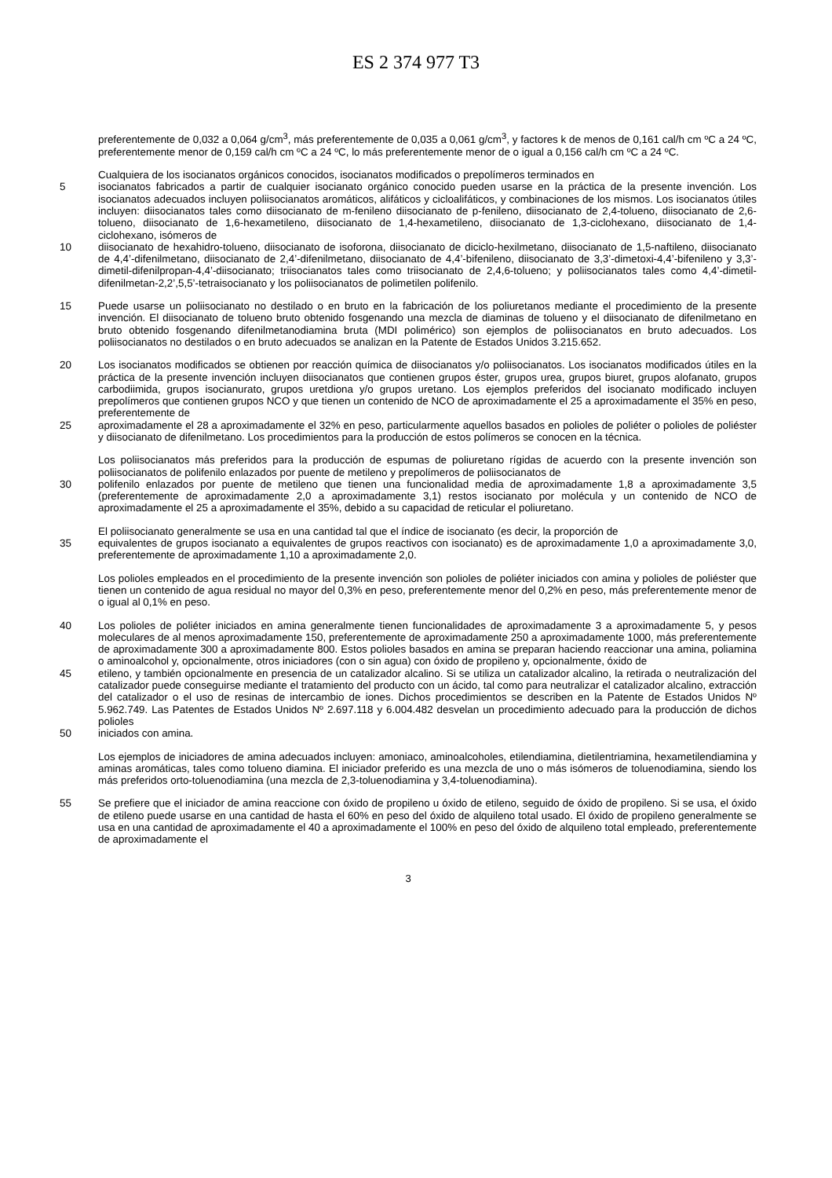ES 2 374 977 T3
preferentemente de 0,032 a 0,064 g/cm<sup>3</sup>, más preferentemente de 0,035 a 0,061 g/cm<sup>3</sup>, y factores k de menos de 0,161 cal/h cm ºC a 24 ºC, preferentemente menor de 0,159 cal/h cm ºC a 24 ºC, lo más preferentemente menor de o igual a 0,156 cal/h cm ºC a 24 ºC.
Cualquiera de los isocianatos orgánicos conocidos, isocianatos modificados o prepolímeros terminados en
5 isocianatos fabricados a partir de cualquier isocianato orgánico conocido pueden usarse en la práctica de la presente invención. Los isocianatos adecuados incluyen poliisocianatos aromáticos, alifáticos y cicloalifáticos, y combinaciones de los mismos. Los isocianatos útiles incluyen: diisocianatos tales como diisocianato de m-fenileno diisocianato de p-fenileno, diisocianato de 2,4-tolueno, diisocianato de 2,6-tolueno, diisocianato de 1,6-hexametileno, diisocianato de 1,4-hexametileno, diisocianato de 1,3-ciclohexano, diisocianato de 1,4-ciclohexano, isómeros de
10 diisocianato de hexahidro-tolueno, diisocianato de isoforona, diisocianato de diciclo-hexilmetano, diisocianato de 1,5-naftileno, diisocianato de 4,4’-difenilmetano, diisocianato de 2,4’-difenilmetano, diisocianato de 4,4’-bifenileno, diisocianato de 3,3’-dimetoxi-4,4’-bifenileno y 3,3’-dimetil-difenilpropan-4,4’-diisocianato; triisocianatos tales como triisocianato de 2,4,6-tolueno; y poliisocianatos tales como 4,4’-dimetil-difenilmetan-2,2’,5,5’-tetraisocianato y los poliisocianatos de polimetilen polifenilo.
15 Puede usarse un poliisocianato no destilado o en bruto en la fabricación de los poliuretanos mediante el procedimiento de la presente invención. El diisocianato de tolueno bruto obtenido fosgenando una mezcla de diaminas de tolueno y el diisocianato de difenilmetano en bruto obtenido fosgenando difenilmetanodiamina bruta (MDI polimérico) son ejemplos de poliisocianatos en bruto adecuados. Los poliisocianatos no destilados o en bruto adecuados se analizan en la Patente de Estados Unidos 3.215.652.
20 Los isocianatos modificados se obtienen por reacción química de diisocianatos y/o poliisocianatos. Los isocianatos modificados útiles en la práctica de la presente invención incluyen diisocianatos que contienen grupos éster, grupos urea, grupos biuret, grupos alofanato, grupos carbodiimida, grupos isocianurato, grupos uretdiona y/o grupos uretano. Los ejemplos preferidos del isocianato modificado incluyen prepolímeros que contienen grupos NCO y que tienen un contenido de NCO de aproximadamente el 25 a aproximadamente el 35% en peso, preferentemente de
25 aproximadamente el 28 a aproximadamente el 32% en peso, particularmente aquellos basados en polioles de poliéter o polioles de poliéster y diisocianato de difenilmetano. Los procedimientos para la producción de estos polímeros se conocen en la técnica.
Los poliisocianatos más preferidos para la producción de espumas de poliuretano rígidas de acuerdo con la presente invención son poliisocianatos de polifenilo enlazados por puente de metileno y prepolímeros de poliisocianatos de
30 polifenilo enlazados por puente de metileno que tienen una funcionalidad media de aproximadamente 1,8 a aproximadamente 3,5 (preferentemente de aproximadamente 2,0 a aproximadamente 3,1) restos isocianato por molécula y un contenido de NCO de aproximadamente el 25 a aproximadamente el 35%, debido a su capacidad de reticular el poliuretano.
El poliisocianato generalmente se usa en una cantidad tal que el índice de isocianato (es decir, la proporción de
35 equivalentes de grupos isocianato a equivalentes de grupos reactivos con isocianato) es de aproximadamente 1,0 a aproximadamente 3,0, preferentemente de aproximadamente 1,10 a aproximadamente 2,0.
Los polioles empleados en el procedimiento de la presente invención son polioles de poliéter iniciados con amina y polioles de poliéster que tienen un contenido de agua residual no mayor del 0,3% en peso, preferentemente menor del 0,2% en peso, más preferentemente menor de o igual al 0,1% en peso.
40 Los polioles de poliéter iniciados en amina generalmente tienen funcionalidades de aproximadamente 3 a aproximadamente 5, y pesos moleculares de al menos aproximadamente 150, preferentemente de aproximadamente 250 a aproximadamente 1000, más preferentemente de aproximadamente 300 a aproximadamente 800. Estos polioles basados en amina se preparan haciendo reaccionar una amina, poliamina o aminoalcohol y, opcionalmente, otros iniciadores (con o sin agua) con óxido de propileno y, opcionalmente, óxido de
45 etileno, y también opcionalmente en presencia de un catalizador alcalino. Si se utiliza un catalizador alcalino, la retirada o neutralización del catalizador puede conseguirse mediante el tratamiento del producto con un ácido, tal como para neutralizar el catalizador alcalino, extracción del catalizador o el uso de resinas de intercambio de iones. Dichos procedimientos se describen en la Patente de Estados Unidos Nº 5.962.749. Las Patentes de Estados Unidos Nº 2.697.118 y 6.004.482 desvelan un procedimiento adecuado para la producción de dichos polioles
50 iniciados con amina.
Los ejemplos de iniciadores de amina adecuados incluyen: amoniaco, aminoalcoholes, etilendiamina, dietilentriamina, hexametilendiamina y aminas aromáticas, tales como tolueno diamina. El iniciador preferido es una mezcla de uno o más isómeros de toluenodiamina, siendo los más preferidos orto-toluenodiamina (una mezcla de 2,3-toluenodiamina y 3,4-toluenodiamina).
55 Se prefiere que el iniciador de amina reaccione con óxido de propileno u óxido de etileno, seguido de óxido de propileno. Si se usa, el óxido de etileno puede usarse en una cantidad de hasta el 60% en peso del óxido de alquileno total usado. El óxido de propileno generalmente se usa en una cantidad de aproximadamente el 40 a aproximadamente el 100% en peso del óxido de alquileno total empleado, preferentemente de aproximadamente el
3